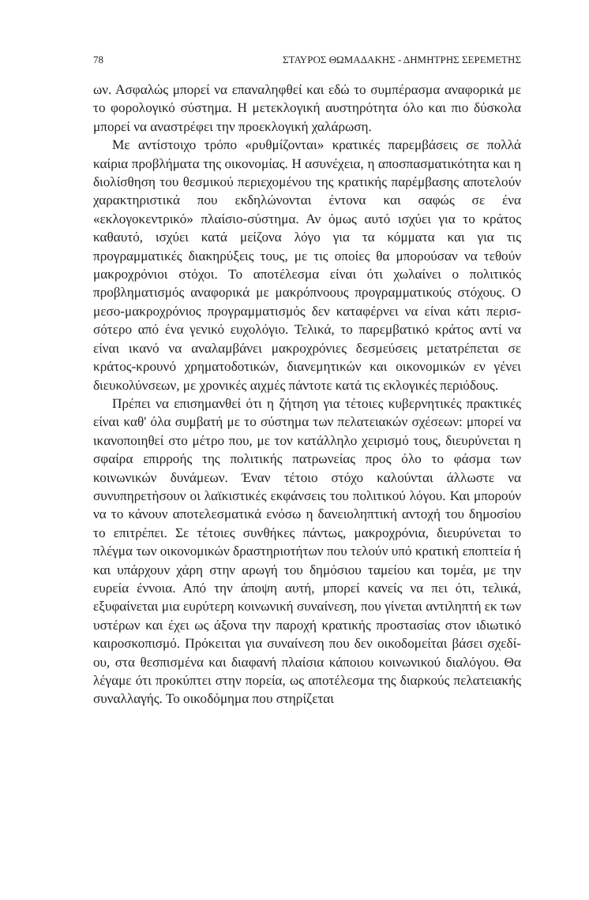78 ΣΤΑΥΡΟΣ ΘΩΜΑΔΑΚΗΣ - ΔΗΜΗΤΡΗΣ ΣΕΡΕΜΕΤΗΣ
ων. Ασφαλώς μπορεί να επαναληφθεί και εδώ το συμπέρασμα α­ναφορικά με το φορολογικό σύστημα. Η μετεκλογική αυστηρότητα όλο και πιο δύσκολα μπορεί να αναστρέφει την προεκλογική χα­λάρωση.
Με αντίστοιχο τρόπο «ρυθμίζονται» κρατικές παρεμβάσεις σε πολλά καίρια προβλήματα της οικονομίας. Η ασυνέχεια, η απο­σπασματικότητα και η διολίσθηση του θεσμικού περιεχομένου της κρατικής παρέμβασης αποτελούν χαρακτηριστικά που εκδηλώνο­νται έντονα και σαφώς σε ένα «εκλογοκεντρικό» πλαίσιο-σύστημα. Αν όμως αυτό ισχύει για το κράτος καθαυτό, ισχύει κατά μείζονα λόγο για τα κόμματα και για τις προγραμματικές διακηρύξεις τους, με τις οποίες θα μπορούσαν να τεθούν μακροχρόνιοι στόχοι. Το αποτέλεσμα είναι ότι χωλαίνει ο πολιτικός προβληματισμός α­ναφορικά με μακρόπνοους προγραμματικούς στόχους. Ο μεσο-μα­κροχρόνιος προγραμματισμός δεν καταφέρνει να είναι κάτι περισ­σότερο από ένα γενικό ευχολόγιο. Τελικά, το παρεμβατικό κράτος αντί να είναι ικανό να αναλαμβάνει μακροχρόνιες δεσμεύσεις με­τατρέπεται σε κράτος-κρουνό χρηματοδοτικών, διανεμητικών και οικονομικών εν γένει διευκολύνσεων, με χρονικές αιχμές πάντοτε κατά τις εκλογικές περιόδους.
Πρέπει να επισημανθεί ότι η ζήτηση για τέτοιες κυβερνητικές πρακτικές είναι καθ' όλα συμβατή με το σύστημα των πελατειακών σχέσεων: μπορεί να ικανοποιηθεί στο μέτρο που, με τον κατάλλη­λο χειρισμό τους, διευρύνεται η σφαίρα επιρροής της πολιτικής πατρωνείας προς όλο το φάσμα των κοινωνικών δυνάμεων. Έναν τέτοιο στόχο καλούνται άλλωστε να συνυπηρετήσουν οι λαϊκιστι­κές εκφάνσεις του πολιτικού λόγου. Και μπορούν να το κάνουν α­ποτελεσματικά ενόσω η δανειοληπτική αντοχή του δημοσίου το ε­πιτρέπει. Σε τέτοιες συνθήκες πάντως, μακροχρόνια, διευρύνεται το πλέγμα των οικονομικών δραστηριοτήτων που τελούν υπό κρα­τική εποπτεία ή και υπάρχουν χάρη στην αρωγή του δημόσιου τα­μείου και τομέα, με την ευρεία έννοια. Από την άποψη αυτή, μπο­ρεί κανείς να πει ότι, τελικά, εξυφαίνεται μια ευρύτερη κοινωνική συναίνεση, που γίνεται αντιληπτή εκ των υστέρων και έχει ως άξο­να την παροχή κρατικής προστασίας στον ιδιωτικό καιροσκοπι­σμό. Πρόκειται για συναίνεση που δεν οικοδομείται βάσει σχεδί­ου, στα θεσπισμένα και διαφανή πλαίσια κάποιου κοινωνικού δια­λόγου. Θα λέγαμε ότι προκύπτει στην πορεία, ως αποτέλεσμα της διαρκούς πελατειακής συναλλαγής. Το οικοδόμημα που στηρίζεται